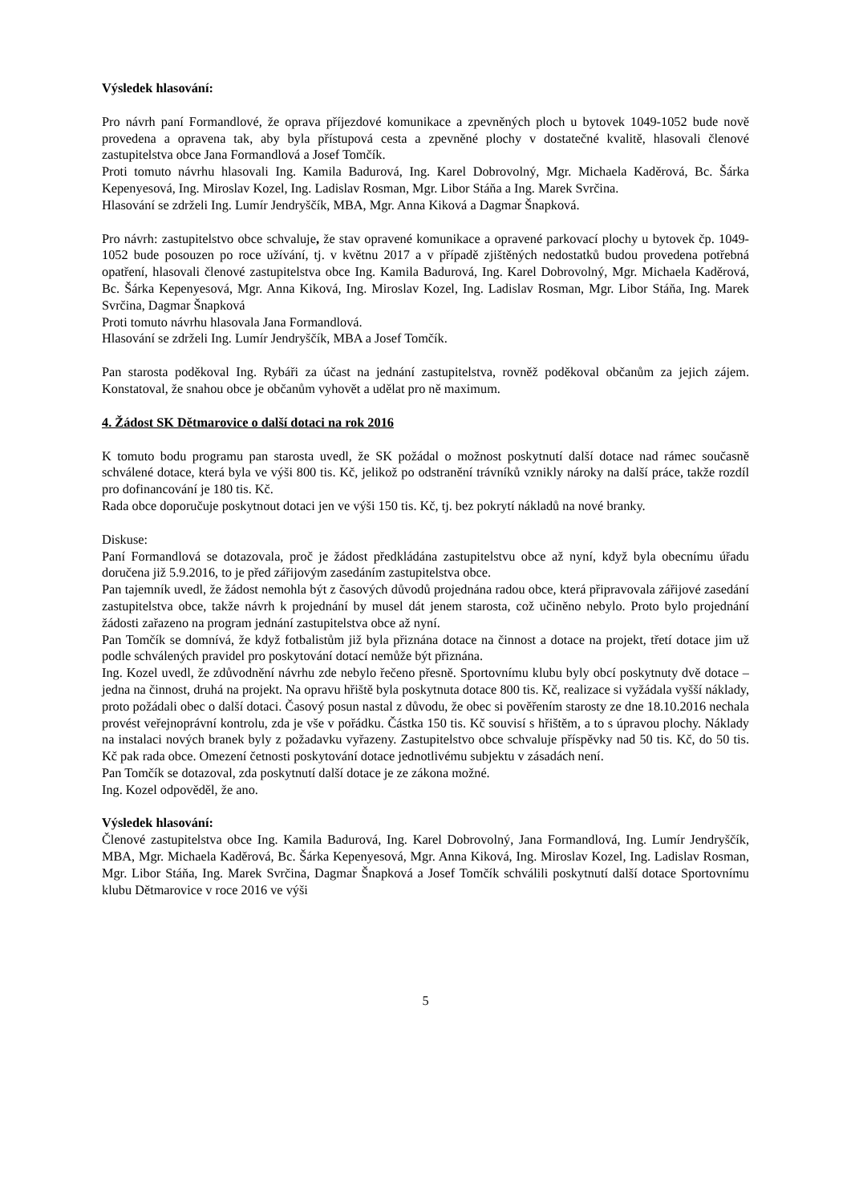Výsledek hlasování:
Pro návrh paní Formandlové, že oprava příjezdové komunikace a zpevněných ploch u bytovek 1049-1052 bude nově provedena a opravena tak, aby byla přístupová cesta a zpevněné plochy v dostatečné kvalitě, hlasovali členové zastupitelstva obce Jana Formandlová a Josef Tomčík.
Proti tomuto návrhu hlasovali Ing. Kamila Badurová, Ing. Karel Dobrovolný, Mgr. Michaela Kaděrová, Bc. Šárka Kepenyesová, Ing. Miroslav Kozel, Ing. Ladislav Rosman, Mgr. Libor Stáňa a Ing. Marek Svrčina.
Hlasování se zdrželi Ing. Lumír Jendryščík, MBA, Mgr. Anna Kiková a Dagmar Šnapková.
Pro návrh: zastupitelstvo obce schvaluje, že stav opravené komunikace a opravené parkovací plochy u bytovek čp. 1049-1052 bude posouzen po roce užívání, tj. v květnu 2017 a v případě zjištěných nedostatků budou provedena potřebná opatření, hlasovali členové zastupitelstva obce Ing. Kamila Badurová, Ing. Karel Dobrovolný, Mgr. Michaela Kaděrová, Bc. Šárka Kepenyesová, Mgr. Anna Kiková, Ing. Miroslav Kozel, Ing. Ladislav Rosman, Mgr. Libor Stáňa, Ing. Marek Svrčina, Dagmar Šnapková
Proti tomuto návrhu hlasovala Jana Formandlová.
Hlasování se zdrželi Ing. Lumír Jendryščík, MBA a Josef Tomčík.
Pan starosta poděkoval Ing. Rybáři za účast na jednání zastupitelstva, rovněž poděkoval občanům za jejich zájem. Konstatoval, že snahou obce je občanům vyhovět a udělat pro ně maximum.
4. Žádost SK Dětmarovice o další dotaci na rok 2016
K tomuto bodu programu pan starosta uvedl, že SK požádal o možnost poskytnutí další dotace nad rámec současně schválené dotace, která byla ve výši 800 tis. Kč, jelikož po odstranění trávníků vznikly nároky na další práce, takže rozdíl pro dofinancování je 180 tis. Kč.
Rada obce doporučuje poskytnout dotaci jen ve výši 150 tis. Kč, tj. bez pokrytí nákladů na nové branky.
Diskuse:
Paní Formandlová se dotazovala, proč je žádost předkládána zastupitelstvu obce až nyní, když byla obecnímu úřadu doručena již 5.9.2016, to je před zářijovým zasedáním zastupitelstva obce.
Pan tajemník uvedl, že žádost nemohla být z časových důvodů projednána radou obce, která připravovala zářijové zasedání zastupitelstva obce, takže návrh k projednání by musel dát jenem starosta, což učiněno nebylo. Proto bylo projednání žádosti zařazeno na program jednání zastupitelstva obce až nyní.
Pan Tomčík se domnívá, že když fotbalistům již byla přiznána dotace na činnost a dotace na projekt, třetí dotace jim už podle schválených pravidel pro poskytování dotací nemůže být přiznána.
Ing. Kozel uvedl, že zdůvodnění návrhu zde nebylo řečeno přesně. Sportovnímu klubu byly obcí poskytnuty dvě dotace – jedna na činnost, druhá na projekt. Na opravu hřiště byla poskytnuta dotace 800 tis. Kč, realizace si vyžádala vyšší náklady, proto požádali obec o další dotaci. Časový posun nastal z důvodu, že obec si pověřením starosty ze dne 18.10.2016 nechala provést veřejnoprávní kontrolu, zda je vše v pořádku. Částka 150 tis. Kč souvisí s hřištěm, a to s úpravou plochy. Náklady na instalaci nových branek byly z požadavku vyřazeny. Zastupitelstvo obce schvaluje příspěvky nad 50 tis. Kč, do 50 tis. Kč pak rada obce. Omezení četnosti poskytování dotace jednotlivému subjektu v zásadách není.
Pan Tomčík se dotazoval, zda poskytnutí další dotace je ze zákona možné.
Ing. Kozel odpověděl, že ano.
Výsledek hlasování:
Členové zastupitelstva obce Ing. Kamila Badurová, Ing. Karel Dobrovolný, Jana Formandlová, Ing. Lumír Jendryščík, MBA, Mgr. Michaela Kaděrová, Bc. Šárka Kepenyesová, Mgr. Anna Kiková, Ing. Miroslav Kozel, Ing. Ladislav Rosman, Mgr. Libor Stáňa, Ing. Marek Svrčina, Dagmar Šnapková a Josef Tomčík schválili poskytnutí další dotace Sportovnímu klubu Dětmarovice v roce 2016 ve výši
5